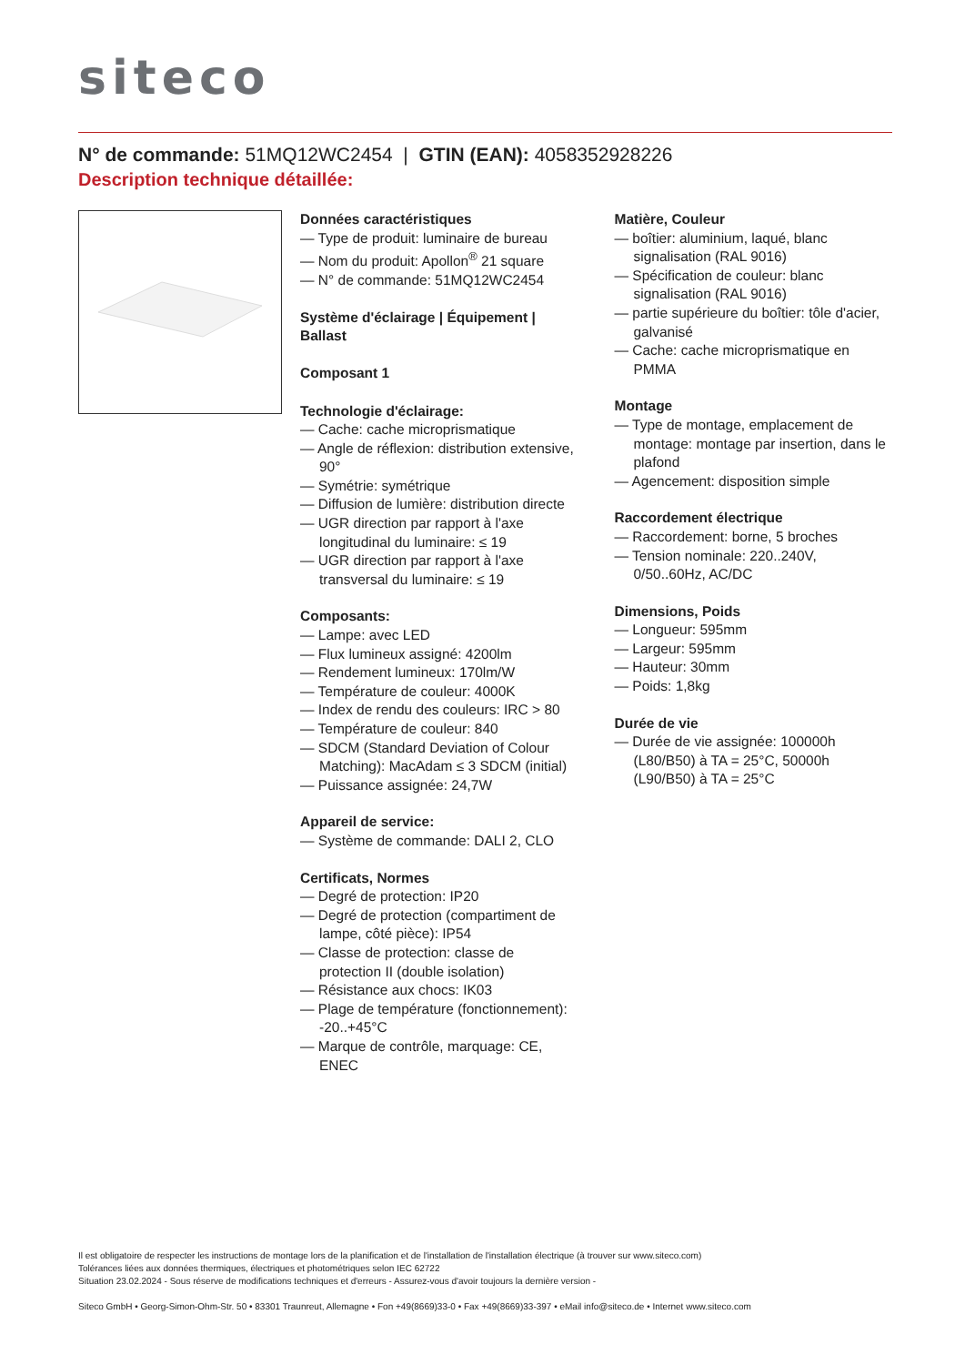siteco
N° de commande: 51MQ12WC2454 | GTIN (EAN): 4058352928226
Description technique détaillée:
Données caractéristiques
— Type de produit: luminaire de bureau
— Nom du produit: Apollon<sup>®</sup> 21 square
— N° de commande: 51MQ12WC2454
Système d'éclairage | Équipement | Ballast
Composant 1
Technologie d'éclairage:
— Cache: cache microprismatique
— Angle de réflexion: distribution extensive, 90°
— Symétrie: symétrique
— Diffusion de lumière: distribution directe
— UGR direction par rapport à l'axe longitudinal du luminaire: ≤ 19
— UGR direction par rapport à l'axe transversal du luminaire: ≤ 19
Composants:
— Lampe: avec LED
— Flux lumineux assigné: 4200lm
— Rendement lumineux: 170lm/W
— Température de couleur: 4000K
— Index de rendu des couleurs: IRC > 80
— Température de couleur: 840
— SDCM (Standard Deviation of Colour Matching): MacAdam ≤ 3 SDCM (initial)
— Puissance assignée: 24,7W
Appareil de service:
— Système de commande: DALI 2, CLO
Certificats, Normes
— Degré de protection: IP20
— Degré de protection (compartiment de lampe, côté pièce): IP54
— Classe de protection: classe de protection II (double isolation)
— Résistance aux chocs: IK03
— Plage de température (fonctionnement): -20..+45°C
— Marque de contrôle, marquage: CE, ENEC
Matière, Couleur
— boîtier: aluminium, laqué, blanc signalisation (RAL 9016)
— Spécification de couleur: blanc signalisation (RAL 9016)
— partie supérieure du boîtier: tôle d'acier, galvanisé
— Cache: cache microprismatique en PMMA
Montage
— Type de montage, emplacement de montage: montage par insertion, dans le plafond
— Agencement: disposition simple
Raccordement électrique
— Raccordement: borne, 5 broches
— Tension nominale: 220..240V, 0/50..60Hz, AC/DC
Dimensions, Poids
— Longueur: 595mm
— Largeur: 595mm
— Hauteur: 30mm
— Poids: 1,8kg
Durée de vie
— Durée de vie assignée: 100000h (L80/B50) à TA = 25°C, 50000h (L90/B50) à TA = 25°C
Il est obligatoire de respecter les instructions de montage lors de la planification et de l'installation de l'installation électrique (à trouver sur www.siteco.com)
Tolérances liées aux données thermiques, électriques et photométriques selon IEC 62722
Situation 23.02.2024 - Sous réserve de modifications techniques et d'erreurs - Assurez-vous d'avoir toujours la dernière version -
Siteco GmbH • Georg-Simon-Ohm-Str. 50 • 83301 Traunreut, Allemagne • Fon +49(8669)33-0 • Fax +49(8669)33-397 • eMail info@siteco.de • Internet www.siteco.com